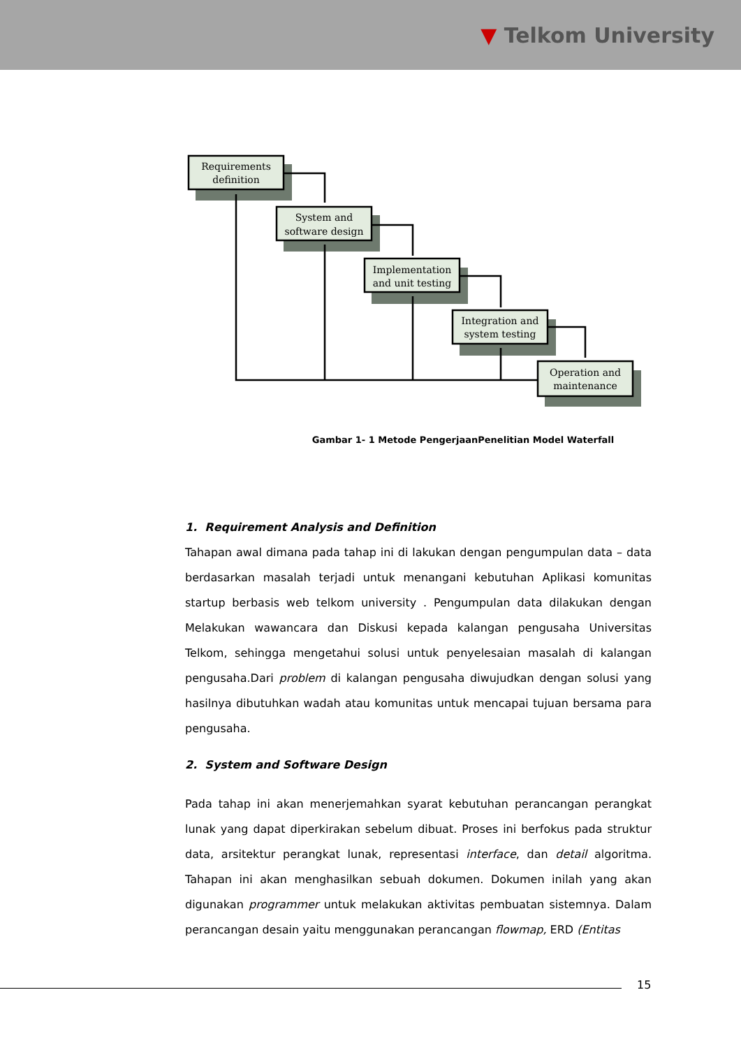▼ Telkom University
Requirements
definition
System and
software design
Implementation
and unit testing
Integration and
system testing
Operation and
maintenance
Gambar 1- 1 Metode PengerjaanPenelitian Model Waterfall
1. Requirement Analysis and Definition
Tahapan awal dimana pada tahap ini di lakukan dengan pengumpulan data – data berdasarkan masalah terjadi untuk menangani kebutuhan Aplikasi komunitas startup berbasis web telkom university . Pengumpulan data dilakukan dengan Melakukan wawancara dan Diskusi kepada kalangan pengusaha Universitas Telkom, sehingga mengetahui solusi untuk penyelesaian masalah di kalangan pengusaha.Dari problem di kalangan pengusaha diwujudkan dengan solusi yang hasilnya dibutuhkan wadah atau komunitas untuk mencapai tujuan bersama para pengusaha.
2. System and Software Design
Pada tahap ini akan menerjemahkan syarat kebutuhan perancangan perangkat lunak yang dapat diperkirakan sebelum dibuat. Proses ini berfokus pada struktur data, arsitektur perangkat lunak, representasi interface, dan detail algoritma. Tahapan ini akan menghasilkan sebuah dokumen. Dokumen inilah yang akan digunakan programmer untuk melakukan aktivitas pembuatan sistemnya. Dalam perancangan desain yaitu menggunakan perancangan flowmap, ERD (Entitas
15